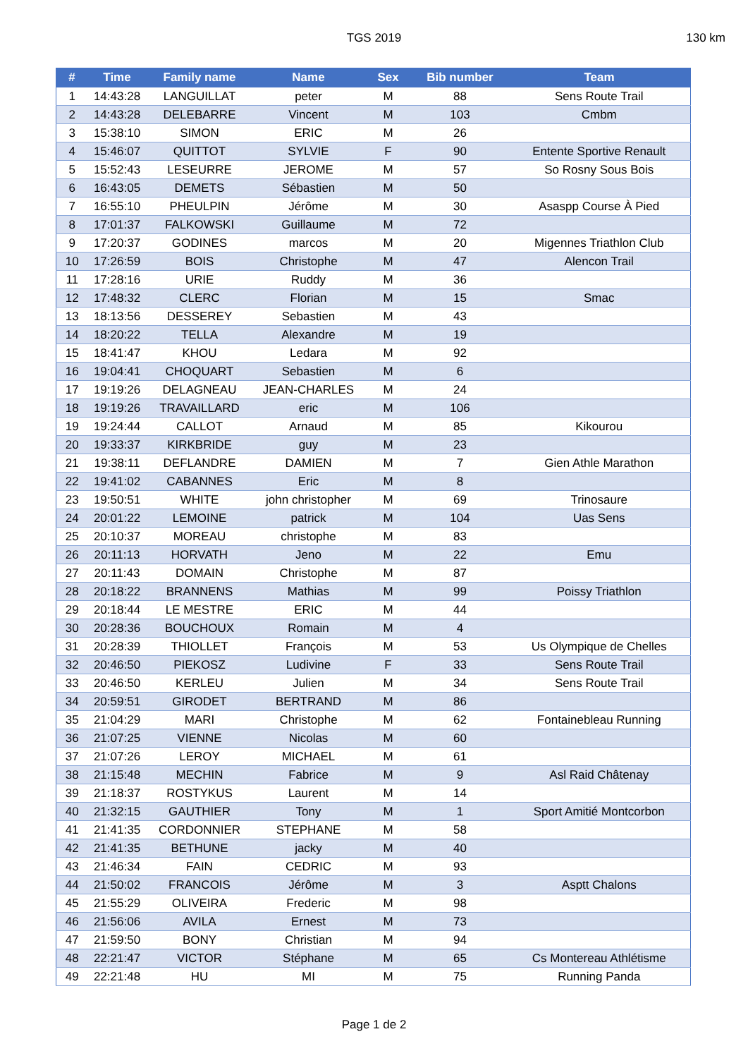TGS 2019 130 km
| # | Time | Family name | Name | Sex | Bib number | Team |
| --- | --- | --- | --- | --- | --- | --- |
| 1 | 14:43:28 | LANGUILLAT | peter | M | 88 | Sens Route Trail |
| 2 | 14:43:28 | DELEBARRE | Vincent | M | 103 | Cmbm |
| 3 | 15:38:10 | SIMON | ERIC | M | 26 | |
| 4 | 15:46:07 | QUITTOT | SYLVIE | F | 90 | Entente Sportive Renault |
| 5 | 15:52:43 | LESEURRE | JEROME | M | 57 | So Rosny Sous Bois |
| 6 | 16:43:05 | DEMETS | Sébastien | M | 50 | |
| 7 | 16:55:10 | PHEULPIN | Jérôme | M | 30 | Asaspp Course À Pied |
| 8 | 17:01:37 | FALKOWSKI | Guillaume | M | 72 | |
| 9 | 17:20:37 | GODINES | marcos | M | 20 | Migennes Triathlon Club |
| 10 | 17:26:59 | BOIS | Christophe | M | 47 | Alencon Trail |
| 11 | 17:28:16 | URIE | Ruddy | M | 36 | |
| 12 | 17:48:32 | CLERC | Florian | M | 15 | Smac |
| 13 | 18:13:56 | DESSEREY | Sebastien | M | 43 | |
| 14 | 18:20:22 | TELLA | Alexandre | M | 19 | |
| 15 | 18:41:47 | KHOU | Ledara | M | 92 | |
| 16 | 19:04:41 | CHOQUART | Sebastien | M | 6 | |
| 17 | 19:19:26 | DELAGNEAU | JEAN-CHARLES | M | 24 | |
| 18 | 19:19:26 | TRAVAILLARD | eric | M | 106 | |
| 19 | 19:24:44 | CALLOT | Arnaud | M | 85 | Kikourou |
| 20 | 19:33:37 | KIRKBRIDE | guy | M | 23 | |
| 21 | 19:38:11 | DEFLANDRE | DAMIEN | M | 7 | Gien Athle Marathon |
| 22 | 19:41:02 | CABANNES | Eric | M | 8 | |
| 23 | 19:50:51 | WHITE | john christopher | M | 69 | Trinosaure |
| 24 | 20:01:22 | LEMOINE | patrick | M | 104 | Uas Sens |
| 25 | 20:10:37 | MOREAU | christophe | M | 83 | |
| 26 | 20:11:13 | HORVATH | Jeno | M | 22 | Emu |
| 27 | 20:11:43 | DOMAIN | Christophe | M | 87 | |
| 28 | 20:18:22 | BRANNENS | Mathias | M | 99 | Poissy Triathlon |
| 29 | 20:18:44 | LE MESTRE | ERIC | M | 44 | |
| 30 | 20:28:36 | BOUCHOUX | Romain | M | 4 | |
| 31 | 20:28:39 | THIOLLET | François | M | 53 | Us Olympique de Chelles |
| 32 | 20:46:50 | PIEKOSZ | Ludivine | F | 33 | Sens Route Trail |
| 33 | 20:46:50 | KERLEU | Julien | M | 34 | Sens Route Trail |
| 34 | 20:59:51 | GIRODET | BERTRAND | M | 86 | |
| 35 | 21:04:29 | MARI | Christophe | M | 62 | Fontainebleau Running |
| 36 | 21:07:25 | VIENNE | Nicolas | M | 60 | |
| 37 | 21:07:26 | LEROY | MICHAEL | M | 61 | |
| 38 | 21:15:48 | MECHIN | Fabrice | M | 9 | Asl Raid Châtenay |
| 39 | 21:18:37 | ROSTYKUS | Laurent | M | 14 | |
| 40 | 21:32:15 | GAUTHIER | Tony | M | 1 | Sport Amitié Montcorbon |
| 41 | 21:41:35 | CORDONNIER | STEPHANE | M | 58 | |
| 42 | 21:41:35 | BETHUNE | jacky | M | 40 | |
| 43 | 21:46:34 | FAIN | CEDRIC | M | 93 | |
| 44 | 21:50:02 | FRANCOIS | Jérôme | M | 3 | Asptt Chalons |
| 45 | 21:55:29 | OLIVEIRA | Frederic | M | 98 | |
| 46 | 21:56:06 | AVILA | Ernest | M | 73 | |
| 47 | 21:59:50 | BONY | Christian | M | 94 | |
| 48 | 22:21:47 | VICTOR | Stéphane | M | 65 | Cs Montereau Athlétisme |
| 49 | 22:21:48 | HU | MI | M | 75 | Running Panda |
Page 1 de 2